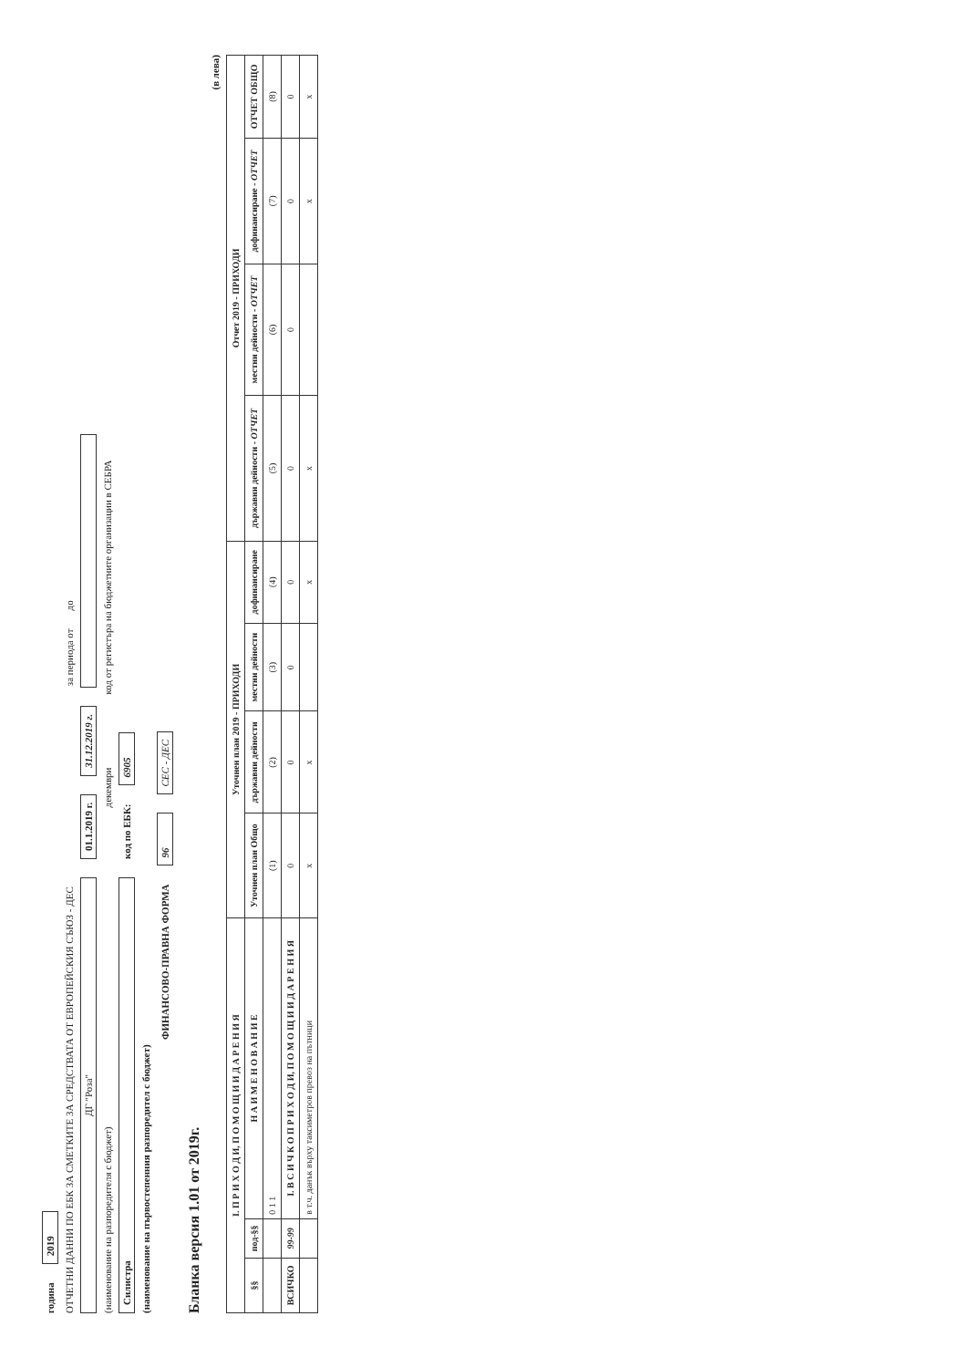година 2019
ОТЧЕТНИ ДАННИ ПО ЕБК ЗА СМЕТКИТЕ ЗА СРЕДСТВАТА ОТ ЕВРОПЕЙСКИЯ СЪЮЗ - ДЕС за периода от до
ДГ "Роза" 01.1.2019 г. 31.12.2019 г.
(наименование на разпоредителя с бюджет) декември код от регистъра на бюджетните организации в СЕБРА
Силистра код по ЕБК: 6905
(наименование на първостепенния разпоредител с бюджет)
ФИНАНСОВО-ПРАВНА ФОРМА 96 СЕС - ДЕС
Бланка версия 1.01 от 2019г.
(в лева)
| I. П Р И Х О Д И, П О М О Щ И И Д А Р Е Н И Я | | | Уточнен план 2019 - ПРИХОДИ | | | | Отчет 2019 - ПРИХОДИ | | | |
| --- | --- | --- | --- | --- | --- | --- | --- | --- | --- | --- |
| §§ | под-§§ | Н А И М Е Н О В А Н И Е | Уточнен план Общо | държавни дейности | местни дейности | дофинансиране | държавни дейности - ОТЧЕТ | местни дейности - ОТЧЕТ | дофинансиране - ОТЧЕТ | ОТЧЕТ ОБЩО |
| | | 0 1 1 | (1) | (2) | (3) | (4) | (5) | (6) | (7) | (8) |
| ВСИЧКО | 99-99 | I. В С И Ч К О П Р И Х О Д И, П О М О Щ И И Д А Р Е Н И Я | 0 | 0 | 0 | 0 | 0 | 0 | 0 | 0 |
| | | в т.ч. данък върху таксиметров превоз на пътници | x | x | | x | x | | x | x |